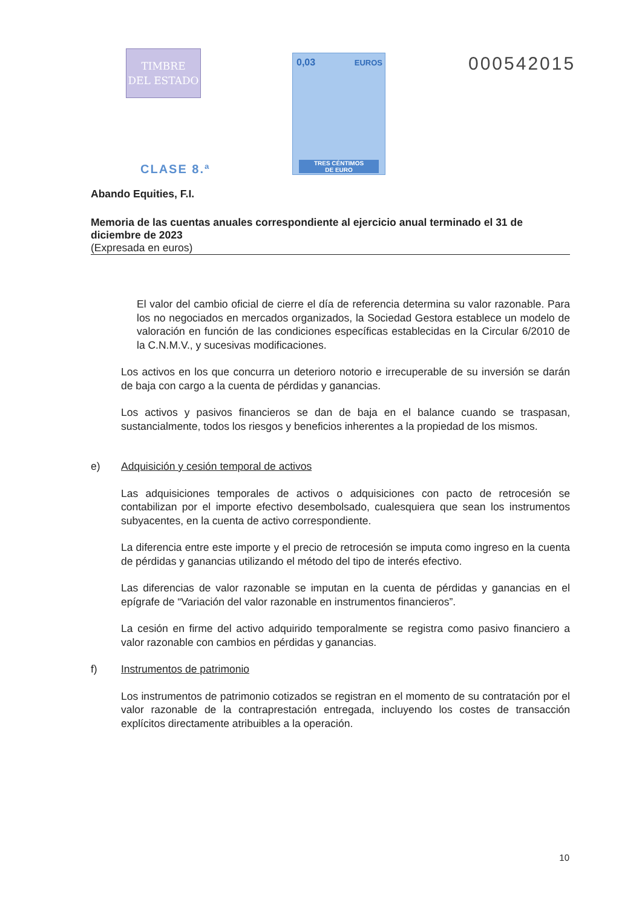TIMBRE
DEL ESTADO
CLASE 8.ª
0,03 EUROS
TRES CÉNTIMOS
DE EURO
000542015
Abando Equities, F.I.
Memoria de las cuentas anuales correspondiente al ejercicio anual terminado el 31 de diciembre de 2023
(Expresada en euros)
El valor del cambio oficial de cierre el día de referencia determina su valor razonable. Para los no negociados en mercados organizados, la Sociedad Gestora establece un modelo de valoración en función de las condiciones específicas establecidas en la Circular 6/2010 de la C.N.M.V., y sucesivas modificaciones.
Los activos en los que concurra un deterioro notorio e irrecuperable de su inversión se darán de baja con cargo a la cuenta de pérdidas y ganancias.
Los activos y pasivos financieros se dan de baja en el balance cuando se traspasan, sustancialmente, todos los riesgos y beneficios inherentes a la propiedad de los mismos.
e) Adquisición y cesión temporal de activos
Las adquisiciones temporales de activos o adquisiciones con pacto de retrocesión se contabilizan por el importe efectivo desembolsado, cualesquiera que sean los instrumentos subyacentes, en la cuenta de activo correspondiente.
La diferencia entre este importe y el precio de retrocesión se imputa como ingreso en la cuenta de pérdidas y ganancias utilizando el método del tipo de interés efectivo.
Las diferencias de valor razonable se imputan en la cuenta de pérdidas y ganancias en el epígrafe de “Variación del valor razonable en instrumentos financieros”.
La cesión en firme del activo adquirido temporalmente se registra como pasivo financiero a valor razonable con cambios en pérdidas y ganancias.
f) Instrumentos de patrimonio
Los instrumentos de patrimonio cotizados se registran en el momento de su contratación por el valor razonable de la contraprestación entregada, incluyendo los costes de transacción explícitos directamente atribuibles a la operación.
10